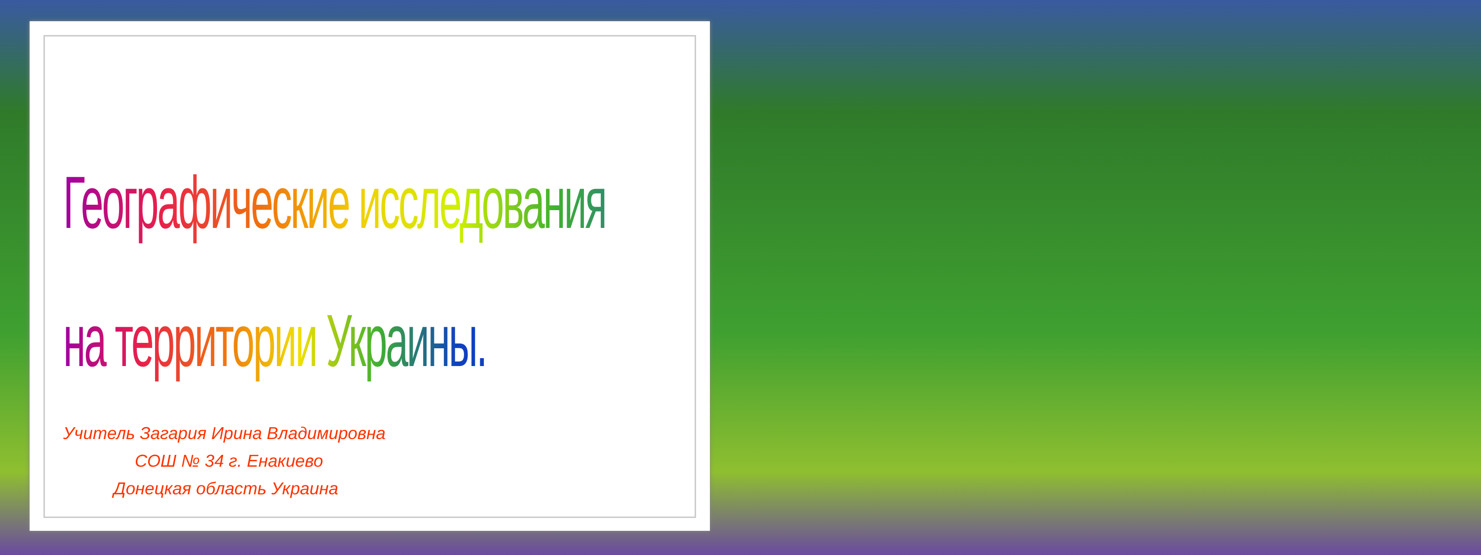Географические исследования
на территории Украины.
Учитель Загария Ирина Владимировна
СОШ № 34 г. Енакиево
Донецкая область Украина